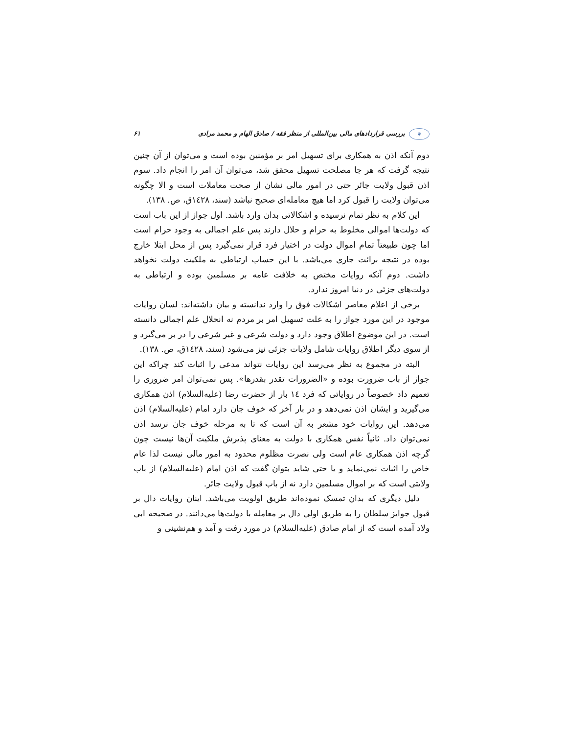❦ بررسی قراردادهای مالی بین‌المللی از منظر فقه / صادق الهام و محمد مرادی ۶۱
دوم آنکه اذن به همکاری برای تسهیل امر بر مؤمنین بوده است و می‌توان از آن چنین نتیجه گرفت که هر جا مصلحت تسهیل محقق شد، می‌توان آن امر را انجام داد. سوم اذن قبول ولایت جائر حتی در امور مالی نشان از صحت معاملات است و الا چگونه می‌توان ولایت را قبول کرد اما هیچ معامله‌ای صحیح نباشد (سند، ١٤٢٨ق، ص. ١٣٨).
این کلام به نظر تمام نرسیده و اشکالاتی بدان وارد باشد. اول جواز از این باب است که دولت‌ها اموالی مخلوط به حرام و حلال دارند پس علم اجمالی به وجود حرام است اما چون طبیعتاً تمام اموال دولت در اختیار فرد قرار نمی‌گیرد پس از محل ابتلا خارج بوده در نتیجه برائت جاری می‌باشد. با این حساب ارتباطی به ملکیت دولت نخواهد داشت. دوم آنکه روایات مختص به خلافت عامه بر مسلمین بوده و ارتباطی به دولت‌های جزئی در دنیا امروز ندارد.
برخی از اعلام معاصر اشکالات فوق را وارد ندانسته و بیان داشته‌اند: لسان روایات موجود در این مورد جواز را به علت تسهیل امر بر مردم نه انحلال علم اجمالی دانسته است. در این موضوع اطلاق وجود دارد و دولت شرعی و غیر شرعی را در بر می‌گیرد و از سوی دیگر اطلاق روایات شامل ولایات جزئی نیز می‌شود (سند، ١٤٢٨ق، ص. ١٣٨).
البته در مجموع به نظر می‌رسد این روایات نتواند مدعی را اثبات کند چراکه این جواز از باب ضرورت بوده و «الضرورات تقدر بقدرها». پس نمی‌توان امر ضروری را تعمیم داد خصوصاً در روایاتی که فرد ١٤ بار از حضرت رضا (علیه‌السلام) اذن همکاری می‌گیرید و ایشان اذن نمی‌دهد و در بار آخر که خوف جان دارد امام (علیه‌السلام) اذن می‌دهد. این روایات خود مشعر به آن است که تا به مرحله خوف جان نرسد اذن نمی‌توان داد. ثانیاً نفس همکاری با دولت به معنای پذیرش ملکیت آن‌ها نیست چون گرچه اذن همکاری عام است ولی نصرت مظلوم محدود به امور مالی نیست لذا عام خاص را اثبات نمی‌نماید و یا حتی شاید بتوان گفت که اذن امام (علیه‌السلام) از باب ولایتی است که بر اموال مسلمین دارد نه از باب قبول ولایت جائر.
دلیل دیگری که بدان تمسک نموده‌اند طریق اولویت می‌باشد. اینان روایات دال بر قبول جوایز سلطان را به طریق اولی دال بر معامله با دولت‌ها می‌دانند. در صحیحه ابی ولاد آمده است که از امام صادق (علیه‌السلام) در مورد رفت و آمد و هم‌نشینی و